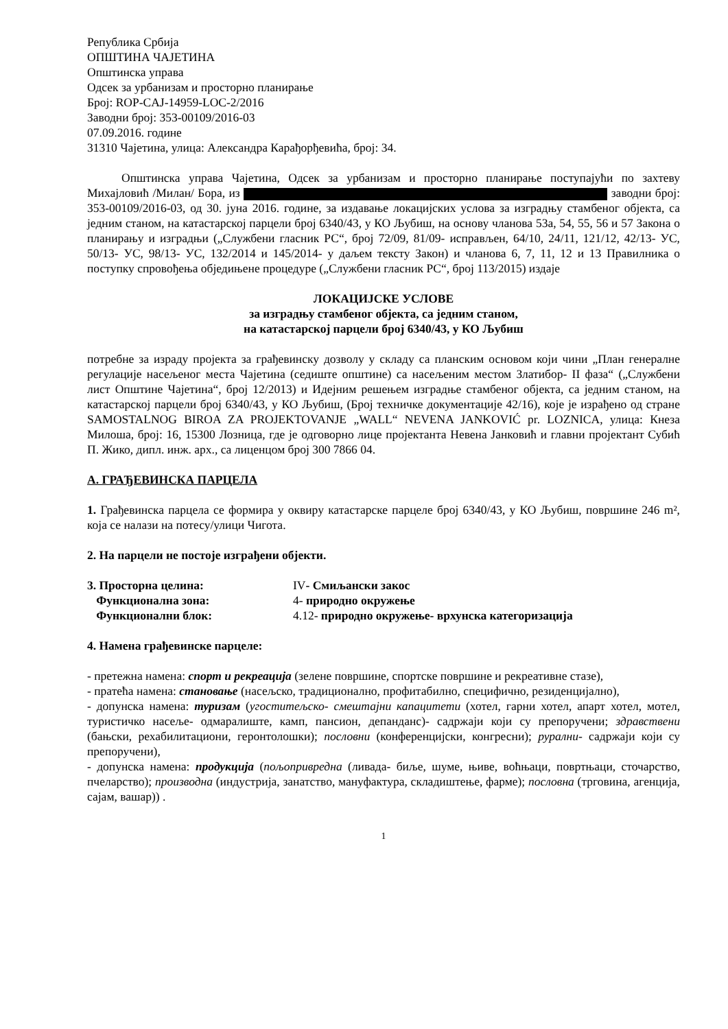Република Србија
ОПШТИНА ЧАЈЕТИНА
Општинска управа
Одсек за урбанизам и просторно планирање
Број: ROP-CAJ-14959-LOC-2/2016
Заводни број: 353-00109/2016-03
07.09.2016. године
31310 Чајетина, улица: Александра Карађорђевића, број: 34.
Општинска управа Чајетина, Одсек за урбанизам и просторно планирање поступајући по захтеву Михајловић /Милан/ Бора, из заводни број: 353-00109/2016-03, од 30. јуна 2016. године, за издавање локацијских услова за изградњу стамбеног објекта, са једним станом, на катастарској парцели број 6340/43, у КО Љубиш, на основу чланова 53а, 54, 55, 56 и 57 Закона о планирању и изградњи („Службени гласник РС“, број 72/09, 81/09- исправљен, 64/10, 24/11, 121/12, 42/13- УС, 50/13- УС, 98/13- УС, 132/2014 и 145/2014- у даљем тексту Закон) и чланова 6, 7, 11, 12 и 13 Правилника о поступку спровођења обједињене процедуре („Службени гласник РС“, број 113/2015) издаје
ЛОКАЦИЈСКЕ УСЛОВЕ
за изградњу стамбеног објекта, са једним станом,
на катастарској парцели број 6340/43, у КО Љубиш
потребне за израду пројекта за грађевинску дозволу у складу са планским основом који чини „План генералне регулације насељеног места Чајетина (седиште општине) са насељеним местом Златибор- II фаза“ („Службени лист Општине Чајетина“, број 12/2013) и Идејним решењем изградње стамбеног објекта, са једним станом, на катастарској парцели број 6340/43, у КО Љубиш, (Број техничке документације 42/16), које је израђено од стране SAMOSTALNOG BIROA ZA PROJEKTOVANJE „WALL“ NEVENA JANKOVIĆ pr. LOZNICA, улица: Кнеза Милоша, број: 16, 15300 Лозница, где је одговорно лице пројектанта Невена Јанковић и главни пројектант Субић П. Жико, дипл. инж. арх., са лиценцом број 300 7866 04.
А. ГРАЂЕВИНСКА ПАРЦЕЛА
1. Грађевинска парцела се формира у оквиру катастарске парцеле број 6340/43, у КО Љубиш, површине 246 m², која се налази на потесу/улици Чигота.
2. На парцели не постоје изграђени објекти.
3. Просторна целина:
IV- Смиљански закос
Функционална зона:
4- природно окружење
Функционални блок:
4.12- природно окружење- врхунска категоризација
4. Намена грађевинске парцеле:
- претежна намена: спорт и рекреација (зелене површине, спортске површине и рекреативне стазе),
- пратећа намена: становање (насељско, традиционално, профитабилно, специфично, резиденцијално),
- допунска намена: туризам (угоститељско- смештајни капацитети (хотел, гарни хотел, апарт хотел, мотел, туристичко насеље- одмаралиште, камп, пансион, депанданс)- садржаји који су препоручени; здравствени (бањски, рехабилитациони, геронтолошки); пословни (конференцијски, конгресни); рурални- садржаји који су препоручени),
- допунска намена: продукција (пољопривредна (ливада- биље, шуме, њиве, воћњаци, повртњаци, сточарство, пчеларство); производна (индустрија, занатство, мануфактура, складиштење, фарме); пословна (трговина, агенција, сајам, вашар)) .
1